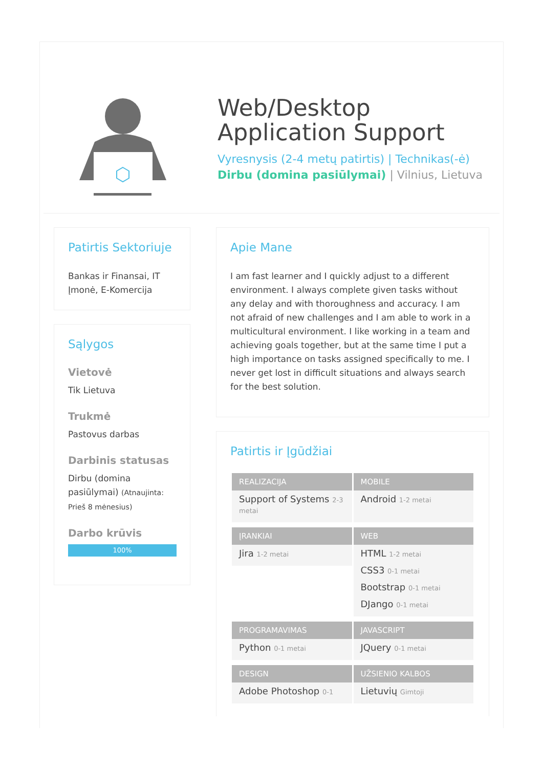Web/Desktop
Application Support
Vyresnysis (2-4 metų patirtis) | Technikas(-ė)
Dirbu (domina pasiūlymai) | Vilnius, Lietuva
Patirtis Sektoriuje
Bankas ir Finansai, IT Įmonė, E-Komercija
Sąlygos
Vietovė
Tik Lietuva
Trukmė
Pastovus darbas
Darbinis statusas
Dirbu (domina pasiūlymai) (Atnaujinta: Prieš 8 mėnesius)
Darbo krūvis
100%
Apie Mane
I am fast learner and I quickly adjust to a different environment. I always complete given tasks without any delay and with thoroughness and accuracy. I am not afraid of new challenges and I am able to work in a multicultural environment. I like working in a team and achieving goals together, but at the same time I put a high importance on tasks assigned specifically to me. I never get lost in difficult situations and always search for the best solution.
Patirtis ir Įgūdžiai
REALIZACIJA
Support of Systems 2-3 metai
MOBILE
Android 1-2 metai
ĮRANKIAI
Jira 1-2 metai
WEB
HTML 1-2 metai
CSS3 0-1 metai
Bootstrap 0-1 metai
DJango 0-1 metai
PROGRAMAVIMAS
Python 0-1 metai
JAVASCRIPT
JQuery 0-1 metai
DESIGN
Adobe Photoshop 0-1
UŽSIENIO KALBOS
Lietuvių Gimtoji